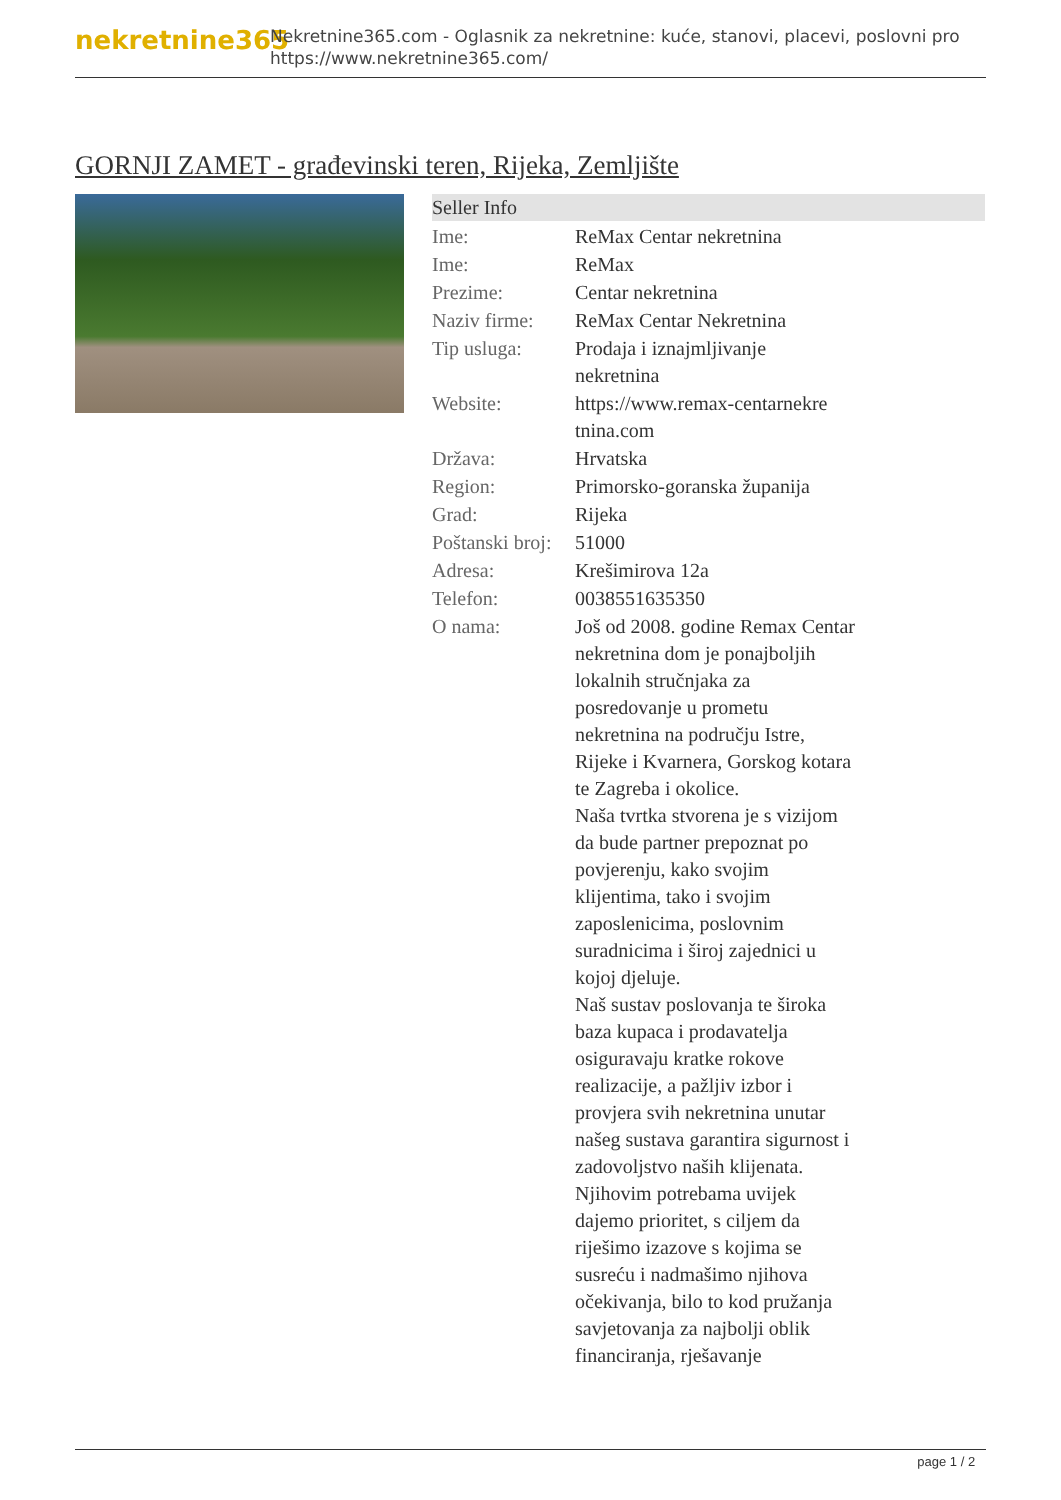nekretnine365
Nekretnine365.com - Oglasnik za nekretnine: kuće, stanovi, placevi, poslovni pro
https://www.nekretnine365.com/
GORNJI ZAMET - građevinski teren, Rijeka, Zemljište
Seller Info
| Ime: | ReMax Centar nekretnina |
| Ime: | ReMax |
| Prezime: | Centar nekretnina |
| Naziv firme: | ReMax Centar Nekretnina |
| Tip usluga: | Prodaja i iznajmljivanje nekretnina |
| Website: | https://www.remax-centarnekre tnina.com |
| Država: | Hrvatska |
| Region: | Primorsko-goranska županija |
| Grad: | Rijeka |
| Poštanski broj: | 51000 |
| Adresa: | Krešimirova 12a |
| Telefon: | 0038551635350 |
| O nama: | Još od 2008. godine Remax Centar nekretnina dom je ponajboljih lokalnih stručnjaka za posredovanje u prometu nekretnina na području Istre, Rijeke i Kvarnera, Gorskog kotara te Zagreba i okolice. Naša tvrtka stvorena je s vizijom da bude partner prepoznat po povjerenju, kako svojim klijentima, tako i svojim zaposlenicima, poslovnim suradnicima i široj zajednici u kojoj djeluje. Naš sustav poslovanja te široka baza kupaca i prodavatelja osiguravaju kratke rokove realizacije, a pažljiv izbor i provjera svih nekretnina unutar našeg sustava garantira sigurnost i zadovoljstvo naših klijenata. Njihovim potrebama uvijek dajemo prioritet, s ciljem da riješimo izazove s kojima se susreću i nadmašimo njihova očekivanja, bilo to kod pružanja savjetovanja za najbolji oblik financiranja, rješavanje |
page 1 / 2